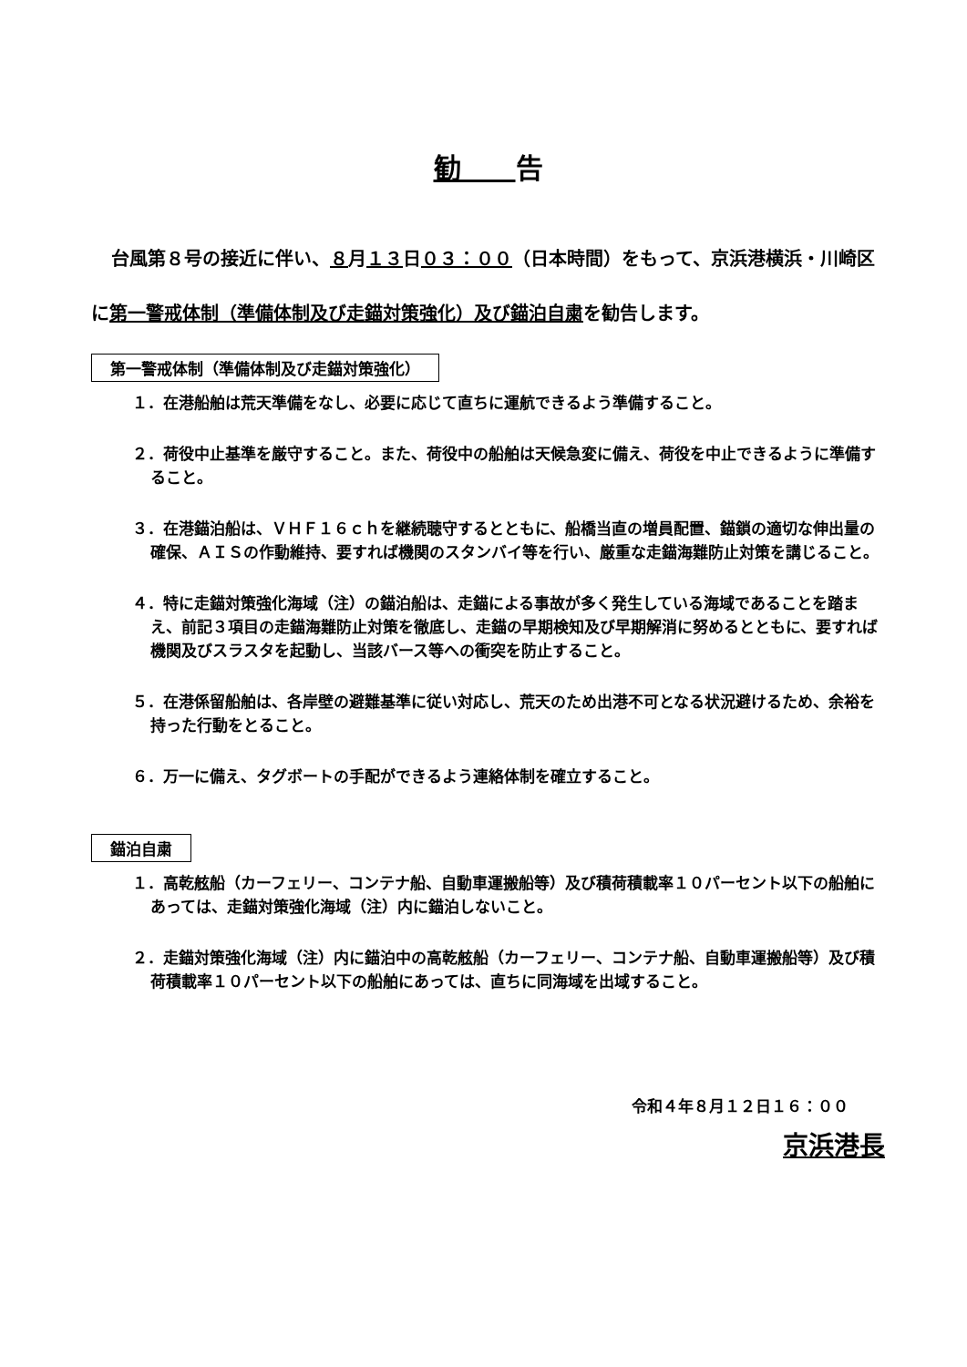勧告
台風第８号の接近に伴い、８月１３日０３：００（日本時間）をもって、京浜港横浜・川崎区に第一警戒体制（準備体制及び走錨対策強化）及び錨泊自粛を勧告します。
第一警戒体制（準備体制及び走錨対策強化）
１．在港船舶は荒天準備をなし、必要に応じて直ちに運航できるよう準備すること。
２．荷役中止基準を厳守すること。また、荷役中の船舶は天候急変に備え、荷役を中止できるように準備すること。
３．在港錨泊船は、ＶＨＦ１６ｃｈを継続聴守するとともに、船橋当直の増員配置、錨鎖の適切な伸出量の確保、ＡＩＳの作動維持、要すれば機関のスタンバイ等を行い、厳重な走錨海難防止対策を講じること。
４．特に走錨対策強化海域（注）の錨泊船は、走錨による事故が多く発生している海域であることを踏まえ、前記３項目の走錨海難防止対策を徹底し、走錨の早期検知及び早期解消に努めるとともに、要すれば機関及びスラスタを起動し、当該バース等への衝突を防止すること。
５．在港係留船舶は、各岸壁の避難基準に従い対応し、荒天のため出港不可となる状況避けるため、余裕を持った行動をとること。
６．万一に備え、タグボートの手配ができるよう連絡体制を確立すること。
錨泊自粛
１．高乾舷船（カーフェリー、コンテナ船、自動車運搬船等）及び積荷積載率１０パーセント以下の船舶にあっては、走錨対策強化海域（注）内に錨泊しないこと。
２．走錨対策強化海域（注）内に錨泊中の高乾舷船（カーフェリー、コンテナ船、自動車運搬船等）及び積荷積載率１０パーセント以下の船舶にあっては、直ちに同海域を出域すること。
令和４年８月１２日１６：００
京浜港長